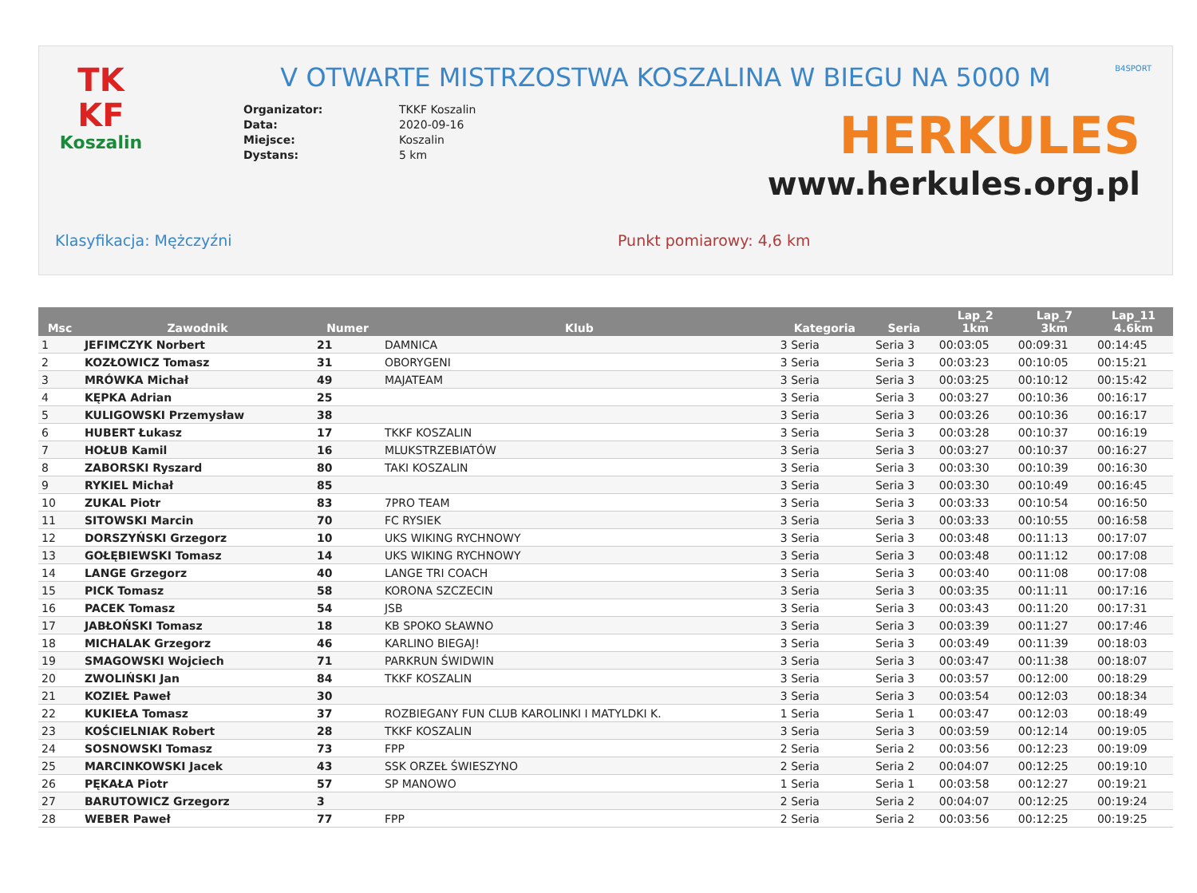TK
KF
Koszalin
B4SPORT
V OTWARTE MISTRZOSTWA KOSZALINA W BIEGU NA 5000 M
Organizator: TKKF Koszalin
Data: 2020-09-16
Miejsce: Koszalin
Dystans: 5 km
HERKULES
www.herkules.org.pl
Klasyfikacja: Mężczyźni Punkt pomiarowy: 4,6 km
| Msc | Zawodnik | Numer | Klub | Kategoria | Seria | Lap_2 1km | Lap_7 3km | Lap_11 4.6km |
| --- | --- | --- | --- | --- | --- | --- | --- | --- |
| 1 | JEFIMCZYK Norbert | 21 | DAMNICA | 3 Seria | Seria 3 | 00:03:05 | 00:09:31 | 00:14:45 |
| 2 | KOZŁOWICZ Tomasz | 31 | OBORYGENI | 3 Seria | Seria 3 | 00:03:23 | 00:10:05 | 00:15:21 |
| 3 | MRÓWKA Michał | 49 | MAJATEAM | 3 Seria | Seria 3 | 00:03:25 | 00:10:12 | 00:15:42 |
| 4 | KĘPKA Adrian | 25 | | 3 Seria | Seria 3 | 00:03:27 | 00:10:36 | 00:16:17 |
| 5 | KULIGOWSKI Przemysław | 38 | | 3 Seria | Seria 3 | 00:03:26 | 00:10:36 | 00:16:17 |
| 6 | HUBERT Łukasz | 17 | TKKF KOSZALIN | 3 Seria | Seria 3 | 00:03:28 | 00:10:37 | 00:16:19 |
| 7 | HOŁUB Kamil | 16 | MLUKSTRZEBIATÓW | 3 Seria | Seria 3 | 00:03:27 | 00:10:37 | 00:16:27 |
| 8 | ZABORSKI Ryszard | 80 | TAKI KOSZALIN | 3 Seria | Seria 3 | 00:03:30 | 00:10:39 | 00:16:30 |
| 9 | RYKIEL Michał | 85 | | 3 Seria | Seria 3 | 00:03:30 | 00:10:49 | 00:16:45 |
| 10 | ZUKAL Piotr | 83 | 7PRO TEAM | 3 Seria | Seria 3 | 00:03:33 | 00:10:54 | 00:16:50 |
| 11 | SITOWSKI Marcin | 70 | FC RYSIEK | 3 Seria | Seria 3 | 00:03:33 | 00:10:55 | 00:16:58 |
| 12 | DORSZYŃSKI Grzegorz | 10 | UKS WIKING RYCHNOWY | 3 Seria | Seria 3 | 00:03:48 | 00:11:13 | 00:17:07 |
| 13 | GOŁĘBIEWSKI Tomasz | 14 | UKS WIKING RYCHNOWY | 3 Seria | Seria 3 | 00:03:48 | 00:11:12 | 00:17:08 |
| 14 | LANGE Grzegorz | 40 | LANGE TRI COACH | 3 Seria | Seria 3 | 00:03:40 | 00:11:08 | 00:17:08 |
| 15 | PICK Tomasz | 58 | KORONA SZCZECIN | 3 Seria | Seria 3 | 00:03:35 | 00:11:11 | 00:17:16 |
| 16 | PACEK Tomasz | 54 | JSB | 3 Seria | Seria 3 | 00:03:43 | 00:11:20 | 00:17:31 |
| 17 | JABŁOŃSKI Tomasz | 18 | KB SPOKO SŁAWNO | 3 Seria | Seria 3 | 00:03:39 | 00:11:27 | 00:17:46 |
| 18 | MICHALAK Grzegorz | 46 | KARLINO BIEGAJ! | 3 Seria | Seria 3 | 00:03:49 | 00:11:39 | 00:18:03 |
| 19 | SMAGOWSKI Wojciech | 71 | PARKRUN ŚWIDWIN | 3 Seria | Seria 3 | 00:03:47 | 00:11:38 | 00:18:07 |
| 20 | ZWOLIŃSKI Jan | 84 | TKKF KOSZALIN | 3 Seria | Seria 3 | 00:03:57 | 00:12:00 | 00:18:29 |
| 21 | KOZIEŁ Paweł | 30 | | 3 Seria | Seria 3 | 00:03:54 | 00:12:03 | 00:18:34 |
| 22 | KUKIEŁA Tomasz | 37 | ROZBIEGANY FUN CLUB KAROLINKI I MATYLDKI K. | 1 Seria | Seria 1 | 00:03:47 | 00:12:03 | 00:18:49 |
| 23 | KOŚCIELNIAK Robert | 28 | TKKF KOSZALIN | 3 Seria | Seria 3 | 00:03:59 | 00:12:14 | 00:19:05 |
| 24 | SOSNOWSKI Tomasz | 73 | FPP | 2 Seria | Seria 2 | 00:03:56 | 00:12:23 | 00:19:09 |
| 25 | MARCINKOWSKI Jacek | 43 | SSK ORZEŁ ŚWIESZYNO | 2 Seria | Seria 2 | 00:04:07 | 00:12:25 | 00:19:10 |
| 26 | PĘKAŁA Piotr | 57 | SP MANOWO | 1 Seria | Seria 1 | 00:03:58 | 00:12:27 | 00:19:21 |
| 27 | BARUTOWICZ Grzegorz | 3 | | 2 Seria | Seria 2 | 00:04:07 | 00:12:25 | 00:19:24 |
| 28 | WEBER Paweł | 77 | FPP | 2 Seria | Seria 2 | 00:03:56 | 00:12:25 | 00:19:25 |